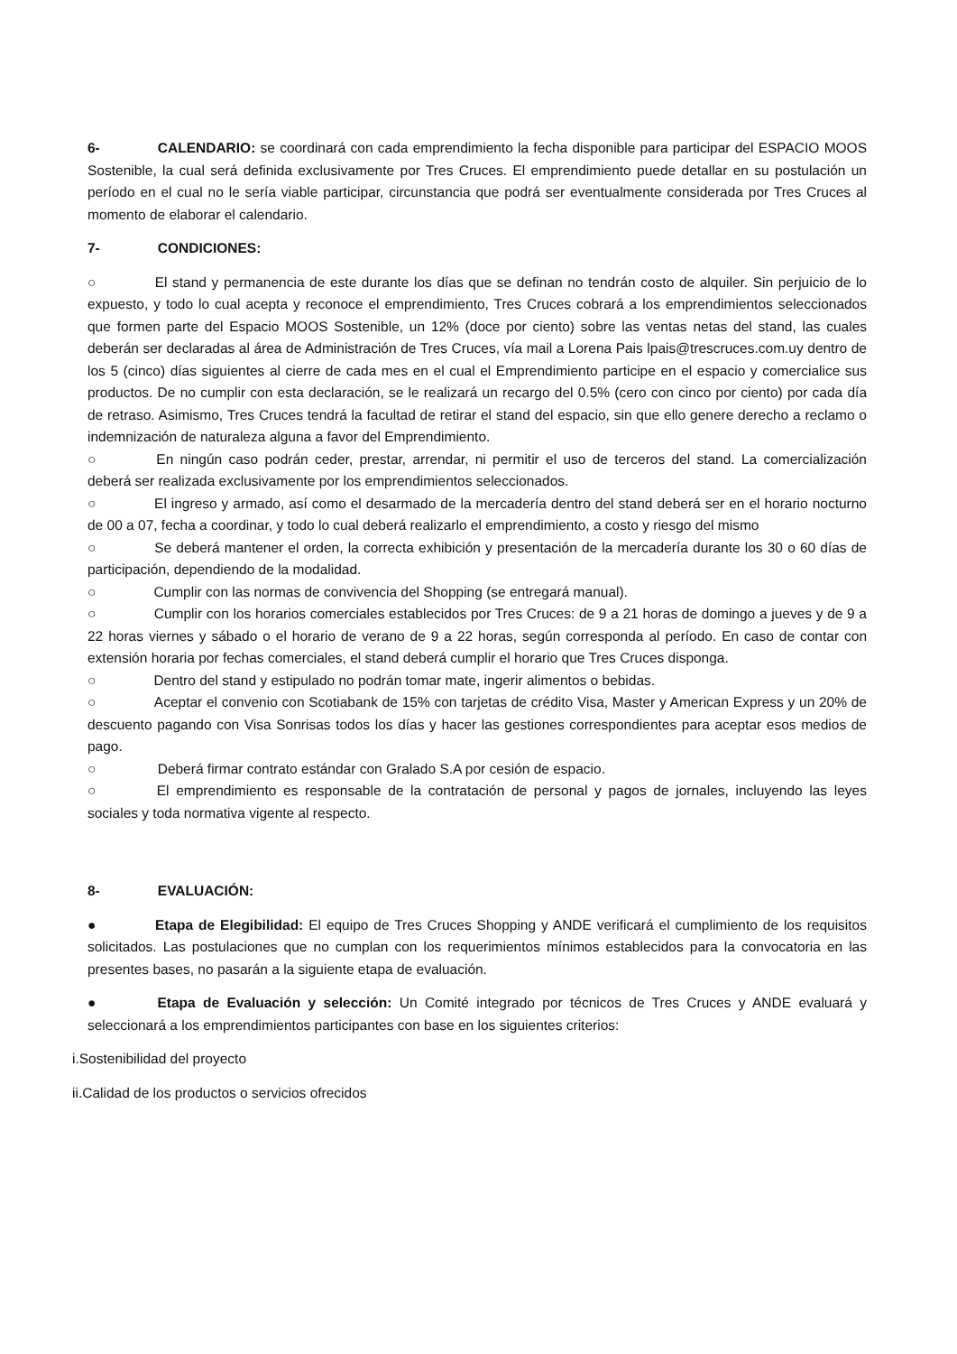6- CALENDARIO: se coordinará con cada emprendimiento la fecha disponible para participar del ESPACIO MOOS Sostenible, la cual será definida exclusivamente por Tres Cruces. El emprendimiento puede detallar en su postulación un período en el cual no le sería viable participar, circunstancia que podrá ser eventualmente considerada por Tres Cruces al momento de elaborar el calendario.
7- CONDICIONES:
○ El stand y permanencia de este durante los días que se definan no tendrán costo de alquiler. Sin perjuicio de lo expuesto, y todo lo cual acepta y reconoce el emprendimiento, Tres Cruces cobrará a los emprendimientos seleccionados que formen parte del Espacio MOOS Sostenible, un 12% (doce por ciento) sobre las ventas netas del stand, las cuales deberán ser declaradas al área de Administración de Tres Cruces, vía mail a Lorena Pais lpais@trescruces.com.uy dentro de los 5 (cinco) días siguientes al cierre de cada mes en el cual el Emprendimiento participe en el espacio y comercialice sus productos. De no cumplir con esta declaración, se le realizará un recargo del 0.5% (cero con cinco por ciento) por cada día de retraso. Asimismo, Tres Cruces tendrá la facultad de retirar el stand del espacio, sin que ello genere derecho a reclamo o indemnización de naturaleza alguna a favor del Emprendimiento.
○ En ningún caso podrán ceder, prestar, arrendar, ni permitir el uso de terceros del stand. La comercialización deberá ser realizada exclusivamente por los emprendimientos seleccionados.
○ El ingreso y armado, así como el desarmado de la mercadería dentro del stand deberá ser en el horario nocturno de 00 a 07, fecha a coordinar, y todo lo cual deberá realizarlo el emprendimiento, a costo y riesgo del mismo
○ Se deberá mantener el orden, la correcta exhibición y presentación de la mercadería durante los 30 o 60 días de participación, dependiendo de la modalidad.
○ Cumplir con las normas de convivencia del Shopping (se entregará manual).
○ Cumplir con los horarios comerciales establecidos por Tres Cruces: de 9 a 21 horas de domingo a jueves y de 9 a 22 horas viernes y sábado o el horario de verano de 9 a 22 horas, según corresponda al período. En caso de contar con extensión horaria por fechas comerciales, el stand deberá cumplir el horario que Tres Cruces disponga.
○ Dentro del stand y estipulado no podrán tomar mate, ingerir alimentos o bebidas.
○ Aceptar el convenio con Scotiabank de 15% con tarjetas de crédito Visa, Master y American Express y un 20% de descuento pagando con Visa Sonrisas todos los días y hacer las gestiones correspondientes para aceptar esos medios de pago.
○ Deberá firmar contrato estándar con Gralado S.A por cesión de espacio.
○ El emprendimiento es responsable de la contratación de personal y pagos de jornales, incluyendo las leyes sociales y toda normativa vigente al respecto.
8- EVALUACIÓN:
● Etapa de Elegibilidad: El equipo de Tres Cruces Shopping y ANDE verificará el cumplimiento de los requisitos solicitados. Las postulaciones que no cumplan con los requerimientos mínimos establecidos para la convocatoria en las presentes bases, no pasarán a la siguiente etapa de evaluación.
● Etapa de Evaluación y selección: Un Comité integrado por técnicos de Tres Cruces y ANDE evaluará y seleccionará a los emprendimientos participantes con base en los siguientes criterios:
i. Sostenibilidad del proyecto
ii. Calidad de los productos o servicios ofrecidos